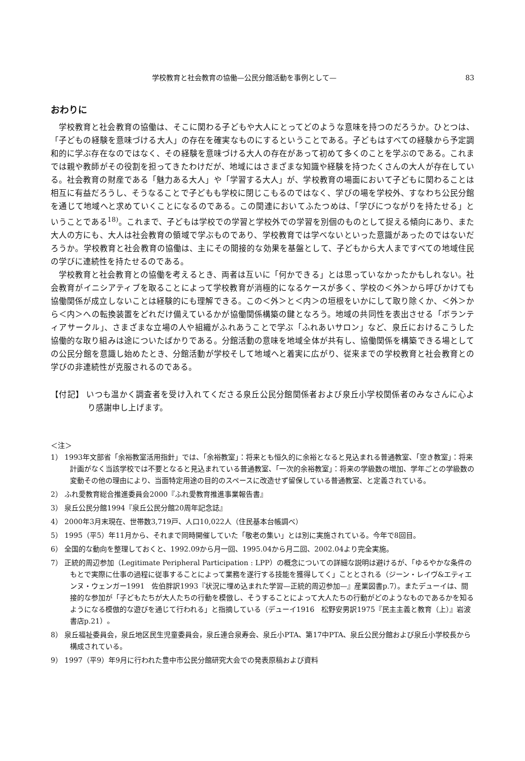学校教育と社会教育の協働—公民分館活動を事例として— 83
おわりに
学校教育と社会教育の協働は、そこに関わる子どもや大人にとってどのような意味を持つのだろうか。ひとつは、「子どもの経験を意味づける大人」の存在を確実なものにするということである。子どもはすべての経験から予定調和的に学ぶ存在なのではなく、その経験を意味づける大人の存在があって初めて多くのことを学ぶのである。これまでは親や教師がその役割を担ってきたわけだが、地域にはさまざまな知識や経験を持つたくさんの大人が存在している。社会教育の財産である「魅力ある大人」や「学習する大人」が、学校教育の場面において子どもに関わることは相互に有益だろうし、そうなることで子どもも学校に閉じこもるのではなく、学びの場を学校外、すなわち公民分館を通じて地域へと求めていくことになるのである。この関連においてふたつめは、「学びにつながりを持たせる」ということである<sup>18)</sup>。これまで、子どもは学校での学習と学校外での学習を別個のものとして捉える傾向にあり、また大人の方にも、大人は社会教育の領域で学ぶものであり、学校教育では学べないといった意識があったのではないだろうか。学校教育と社会教育の協働は、主にその間接的な効果を基盤として、子どもから大人まですべての地域住民の学びに連続性を持たせるのである。
学校教育と社会教育との協働を考えるとき、両者は互いに「何かできる」とは思っていなかったかもしれない。社会教育がイニシアティブを取ることによって学校教育が消極的になるケースが多く、学校の＜外＞から呼びかけても協働関係が成立しないことは経験的にも理解できる。この＜外＞と＜内＞の垣根をいかにして取り除くか、＜外＞から＜内＞への転換装置をどれだけ備えているかが協働関係構築の鍵となろう。地域の共同性を表出させる「ボランティアサークル」、さまざまな立場の人や組織がふれあうことで学ぶ「ふれあいサロン」など、泉丘におけるこうした協働的な取り組みは途についたばかりである。分館活動の意味を地域全体が共有し、協働関係を構築できる場としての公民分館を意識し始めたとき、分館活動が学校そして地域へと着実に広がり、従来までの学校教育と社会教育との学びの非連続性が克服されるのである。
【付記】 いつも温かく調査者を受け入れてくださる泉丘公民分館関係者および泉丘小学校関係者のみなさんに心より感謝申し上げます。
＜注＞
1） 1993年文部省「余裕教室活用指針」では、「余裕教室」：将来とも恒久的に余裕となると見込まれる普通教室、「空き教室」：将来計画がなく当該学校では不要となると見込まれている普通教室、「一次的余裕教室」：将来の学級数の増加、学年ごとの学級数の変動その他の理由により、当面特定用途の目的のスペースに改造せず留保している普通教室、と定義されている。
2） ふれ愛教育総合推進委員会2000『ふれ愛教育推進事業報告書』
3） 泉丘公民分館1994『泉丘公民分館20周年記念誌』
4） 2000年3月末現在、世帯数3,719戸、人口10,022人（住民基本台帳調べ）
5） 1995（平5）年11月から、それまで同時開催していた「敬老の集い」とは別に実施されている。今年で8回目。
6） 全国的な動向を整理しておくと、1992.09から月一回、1995.04から月二回、2002.04より完全実施。
7） 正統的周辺参加（Legitimate Peripheral Participation : LPP）の概念についての詳細な説明は避けるが、「ゆるやかな条件のもとで実際に仕事の過程に従事することによって業務を遂行する技能を獲得してく」こととされる（ジーン・レイヴ&エティエンヌ・ウェンガー1991　佐伯胖訳1993『状況に埋め込まれた学習—正統的周辺参加—』産業図書p.7）。またデューイは、間接的な参加が「子どもたちが大人たちの行動を模倣し、そうすることによって大人たちの行動がどのようなものであるかを知るようになる模倣的な遊びを通じて行われる」と指摘している（デューイ1916　松野安男訳1975『民主主義と教育（上）』岩波書店p.21）。
8） 泉丘福祉委員会，泉丘地区民生児童委員会，泉丘連合泉寿会、泉丘小PTA、第17中PTA、泉丘公民分館および泉丘小学校長から構成されている。
9） 1997（平9）年9月に行われた豊中市公民分館研究大会での発表原稿および資料